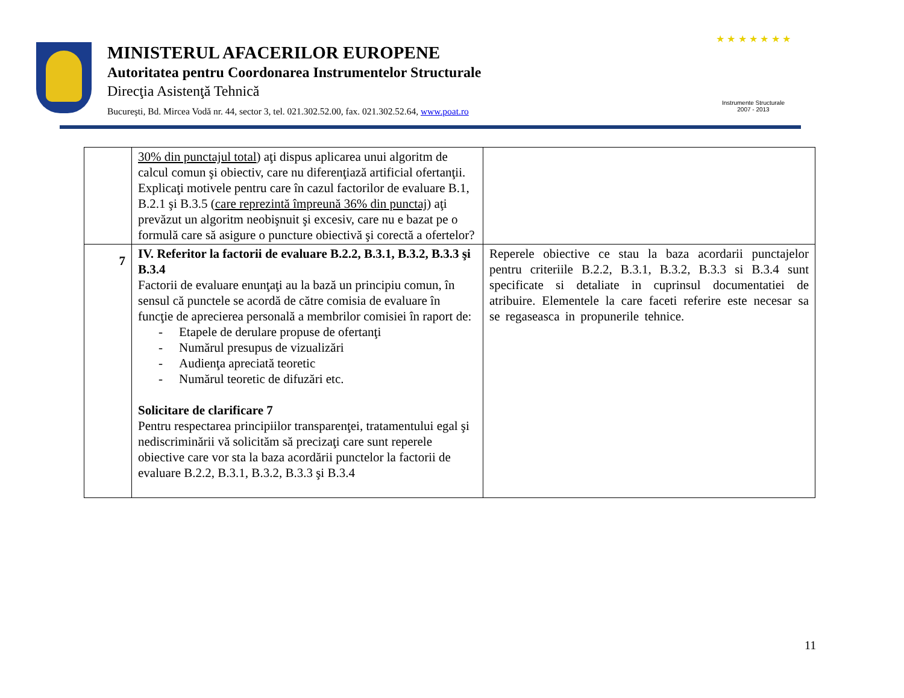MINISTERUL AFACERILOR EUROPENE
Autoritatea pentru Coordonarea Instrumentelor Structurale
Direcţia Asistenţă Tehnică
Bucureşti, Bd. Mircea Vodă nr. 44, sector 3, tel. 021.302.52.00, fax. 021.302.52.64, www.poat.ro
★ ★ ★ ★ ★ ★ ★
Instrumente Structurale
2007 - 2013
| | 30% din punctajul total ) aţi dispus aplicarea unui algoritm de calcul comun şi obiectiv, care nu diferenţiază artificial ofertanţii. Explicaţi motivele pentru care în cazul factorilor de evaluare B.1, B.2.1 şi B.3.5 ( care reprezintă împreună 36% din punctaj ) aţi prevăzut un algoritm neobişnuit şi excesiv, care nu e bazat pe o formulă care să asigure o puncture obiectivă şi corectă a ofertelor? | |
| 7 | IV. Referitor la factorii de evaluare B.2.2, B.3.1, B.3.2, B.3.3 şi B.3.4 Factorii de evaluare enunţaţi au la bază un principiu comun, în sensul că punctele se acordă de către comisia de evaluare în funcţie de aprecierea personală a membrilor comisiei în raport de: - Etapele de derulare propuse de ofertanţi - Numărul presupus de vizualizări - Audienţa apreciată teoretic - Numărul teoretic de difuzări etc. Solicitare de clarificare 7 Pentru respectarea principiilor transparenţei, tratamentului egal şi nediscriminării vă solicităm să precizaţi care sunt reperele obiective care vor sta la baza acordării punctelor la factorii de evaluare B.2.2, B.3.1, B.3.2, B.3.3 şi B.3.4 | Reperele obiective ce stau la baza acordarii punctajelor pentru criteriile B.2.2, B.3.1, B.3.2, B.3.3 si B.3.4 sunt specificate si detaliate in cuprinsul documentatiei de atribuire. Elementele la care faceti referire este necesar sa se regaseasca in propunerile tehnice. |
11